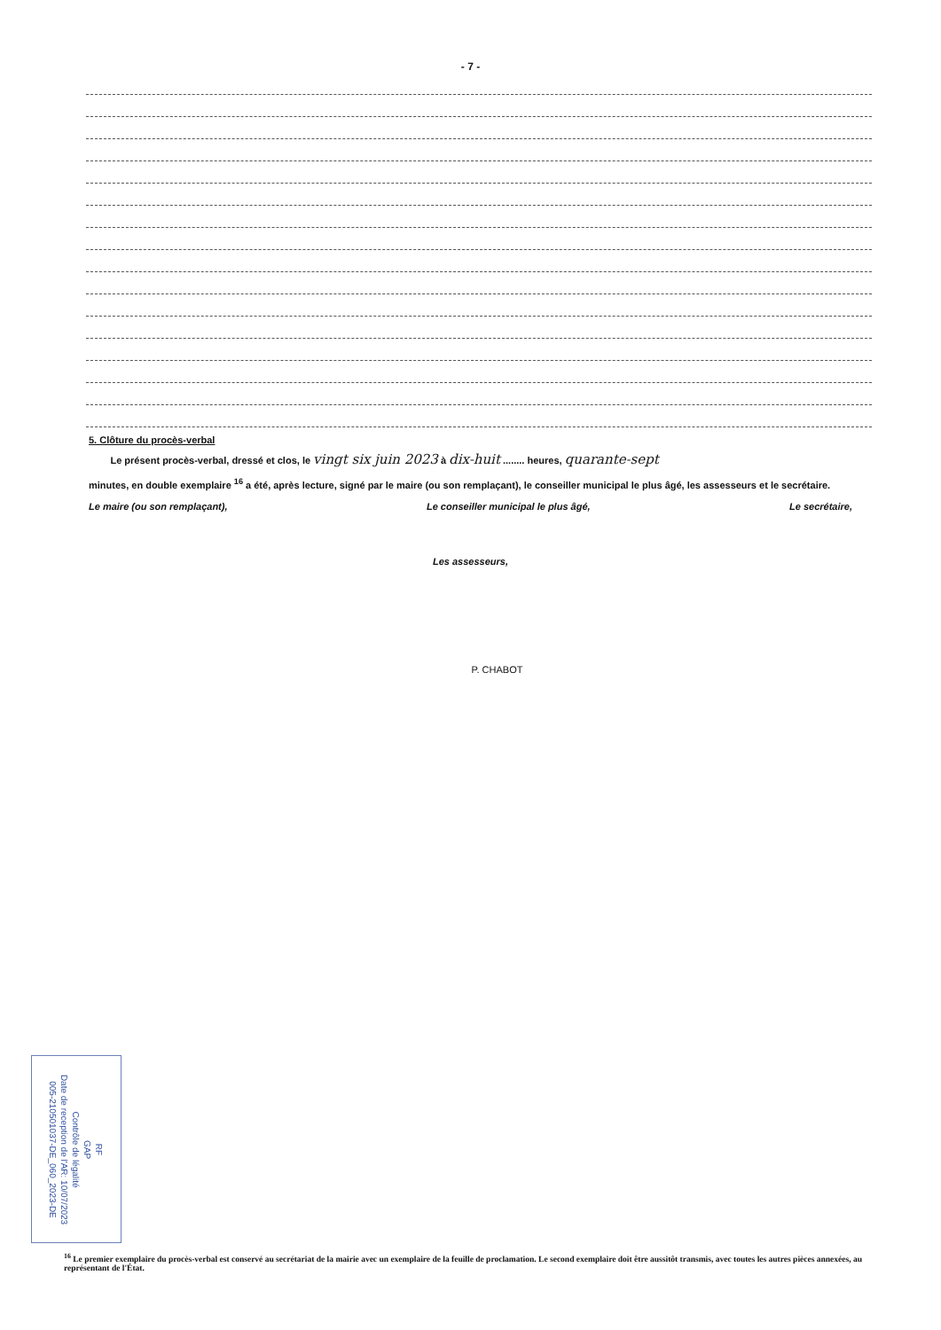- 7 -
5. Clôture du procès-verbal
Le présent procès-verbal, dressé et clos, le vingt six juin 2023 à dix-huit ........ heures, quarante-sept
minutes, en double exemplaire <sup>16</sup> a été, après lecture, signé par le maire (ou son remplaçant), le conseiller municipal le plus âgé, les assesseurs et le secrétaire.
Le maire (ou son remplaçant), Le conseiller municipal le plus âgé, Le secrétaire,
Les assesseurs,
P. CHABOT
RF
GAP
Contrôle de légalité
Date de reception de l'AR: 10/07/2023
005-210501037-DE_060_2023-DE
<sup>16</sup> Le premier exemplaire du procès-verbal est conservé au secrétariat de la mairie avec un exemplaire de la feuille de proclamation. Le second exemplaire doit être aussitôt transmis, avec toutes les autres pièces annexées, au représentant de l'État.